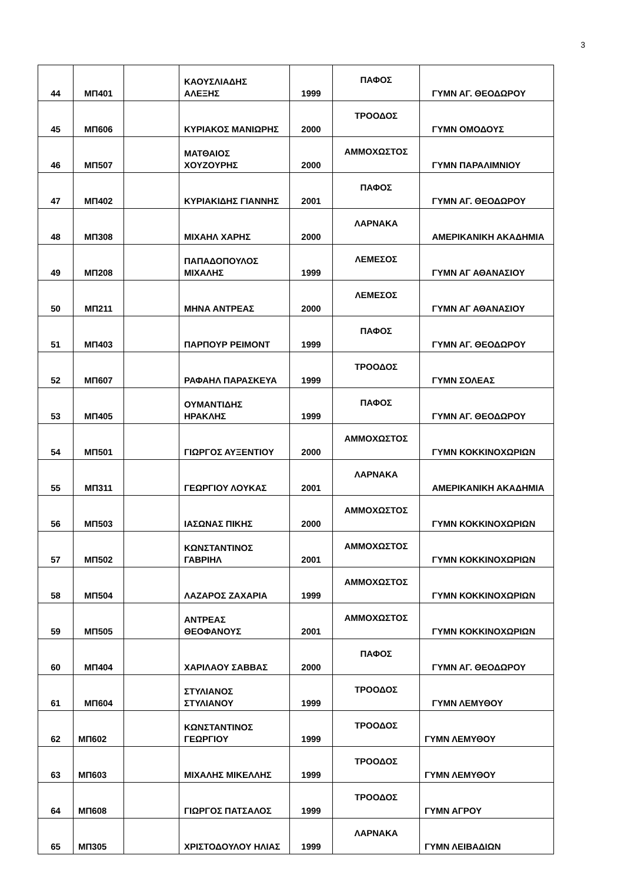3
| 44 | ΜΠ401 | | ΚΑΟΥΣΛΙΑΔΗΣ ΑΛΕΞΗΣ | 1999 | ΠΑΦΟΣ | ΓΥΜΝ ΑΓ. ΘΕΟΔΩΡΟΥ |
| 45 | ΜΠ606 | | ΚΥΡΙΑΚΟΣ ΜΑΝΙΩΡΗΣ | 2000 | ΤΡΟΟΔΟΣ | ΓΥΜΝ ΟΜΟΔΟΥΣ |
| 46 | ΜΠ507 | | ΜΑΤΘΑΙΟΣ ΧΟΥΖΟΥΡΗΣ | 2000 | ΑΜΜΟΧΩΣΤΟΣ | ΓΥΜΝ ΠΑΡΑΛΙΜΝΙΟΥ |
| 47 | ΜΠ402 | | ΚΥΡΙΑΚΙΔΗΣ ΓΙΑΝΝΗΣ | 2001 | ΠΑΦΟΣ | ΓΥΜΝ ΑΓ. ΘΕΟΔΩΡΟΥ |
| 48 | ΜΠ308 | | ΜΙΧΑΗΛ ΧΑΡΗΣ | 2000 | ΛΑΡΝΑΚΑ | ΑΜΕΡΙΚΑΝΙΚΗ ΑΚΑΔΗΜΙΑ |
| 49 | ΜΠ208 | | ΠΑΠΑΔΟΠΟΥΛΟΣ ΜΙΧΑΛΗΣ | 1999 | ΛΕΜΕΣΟΣ | ΓΥΜΝ ΑΓ ΑΘΑΝΑΣΙΟΥ |
| 50 | ΜΠ211 | | ΜΗΝΑ ΑΝΤΡΕΑΣ | 2000 | ΛΕΜΕΣΟΣ | ΓΥΜΝ ΑΓ ΑΘΑΝΑΣΙΟΥ |
| 51 | ΜΠ403 | | ΠΑΡΠΟΥΡ ΡΕΙΜΟΝΤ | 1999 | ΠΑΦΟΣ | ΓΥΜΝ ΑΓ. ΘΕΟΔΩΡΟΥ |
| 52 | ΜΠ607 | | ΡΑΦΑΗΛ ΠΑΡΑΣΚΕΥΑ | 1999 | ΤΡΟΟΔΟΣ | ΓΥΜΝ ΣΟΛΕΑΣ |
| 53 | ΜΠ405 | | ΟΥΜΑΝΤΙΔΗΣ ΗΡΑΚΛΗΣ | 1999 | ΠΑΦΟΣ | ΓΥΜΝ ΑΓ. ΘΕΟΔΩΡΟΥ |
| 54 | ΜΠ501 | | ΓΙΩΡΓΟΣ ΑΥΞΕΝΤΙΟΥ | 2000 | ΑΜΜΟΧΩΣΤΟΣ | ΓΥΜΝ ΚΟΚΚΙΝΟΧΩΡΙΩΝ |
| 55 | ΜΠ311 | | ΓΕΩΡΓΙΟΥ ΛΟΥΚΑΣ | 2001 | ΛΑΡΝΑΚΑ | ΑΜΕΡΙΚΑΝΙΚΗ ΑΚΑΔΗΜΙΑ |
| 56 | ΜΠ503 | | ΙΑΣΩΝΑΣ ΠΙΚΗΣ | 2000 | ΑΜΜΟΧΩΣΤΟΣ | ΓΥΜΝ ΚΟΚΚΙΝΟΧΩΡΙΩΝ |
| 57 | ΜΠ502 | | ΚΩΝΣΤΑΝΤΙΝΟΣ ΓΑΒΡΙΗΛ | 2001 | ΑΜΜΟΧΩΣΤΟΣ | ΓΥΜΝ ΚΟΚΚΙΝΟΧΩΡΙΩΝ |
| 58 | ΜΠ504 | | ΛΑΖΑΡΟΣ ΖΑΧΑΡΙΑ | 1999 | ΑΜΜΟΧΩΣΤΟΣ | ΓΥΜΝ ΚΟΚΚΙΝΟΧΩΡΙΩΝ |
| 59 | ΜΠ505 | | ΑΝΤΡΕΑΣ ΘΕΟΦΑΝΟΥΣ | 2001 | ΑΜΜΟΧΩΣΤΟΣ | ΓΥΜΝ ΚΟΚΚΙΝΟΧΩΡΙΩΝ |
| 60 | ΜΠ404 | | ΧΑΡΙΛΑΟΥ ΣΑΒΒΑΣ | 2000 | ΠΑΦΟΣ | ΓΥΜΝ ΑΓ. ΘΕΟΔΩΡΟΥ |
| 61 | ΜΠ604 | | ΣΤΥΛΙΑΝΟΣ ΣΤΥΛΙΑΝΟΥ | 1999 | ΤΡΟΟΔΟΣ | ΓΥΜΝ ΛΕΜΥΘΟΥ |
| 62 | ΜΠ602 | | ΚΩΝΣΤΑΝΤΙΝΟΣ ΓΕΩΡΓΙΟΥ | 1999 | ΤΡΟΟΔΟΣ | ΓΥΜΝ ΛΕΜΥΘΟΥ |
| 63 | ΜΠ603 | | ΜΙΧΑΛΗΣ ΜΙΚΕΛΛΗΣ | 1999 | ΤΡΟΟΔΟΣ | ΓΥΜΝ ΛΕΜΥΘΟΥ |
| 64 | ΜΠ608 | | ΓΙΩΡΓΟΣ ΠΑΤΣΑΛΟΣ | 1999 | ΤΡΟΟΔΟΣ | ΓΥΜΝ ΑΓΡΟΥ |
| 65 | ΜΠ305 | | ΧΡΙΣΤΟΔΟΥΛΟΥ ΗΛΙΑΣ | 1999 | ΛΑΡΝΑΚΑ | ΓΥΜΝ ΛΕΙΒΑΔΙΩΝ |